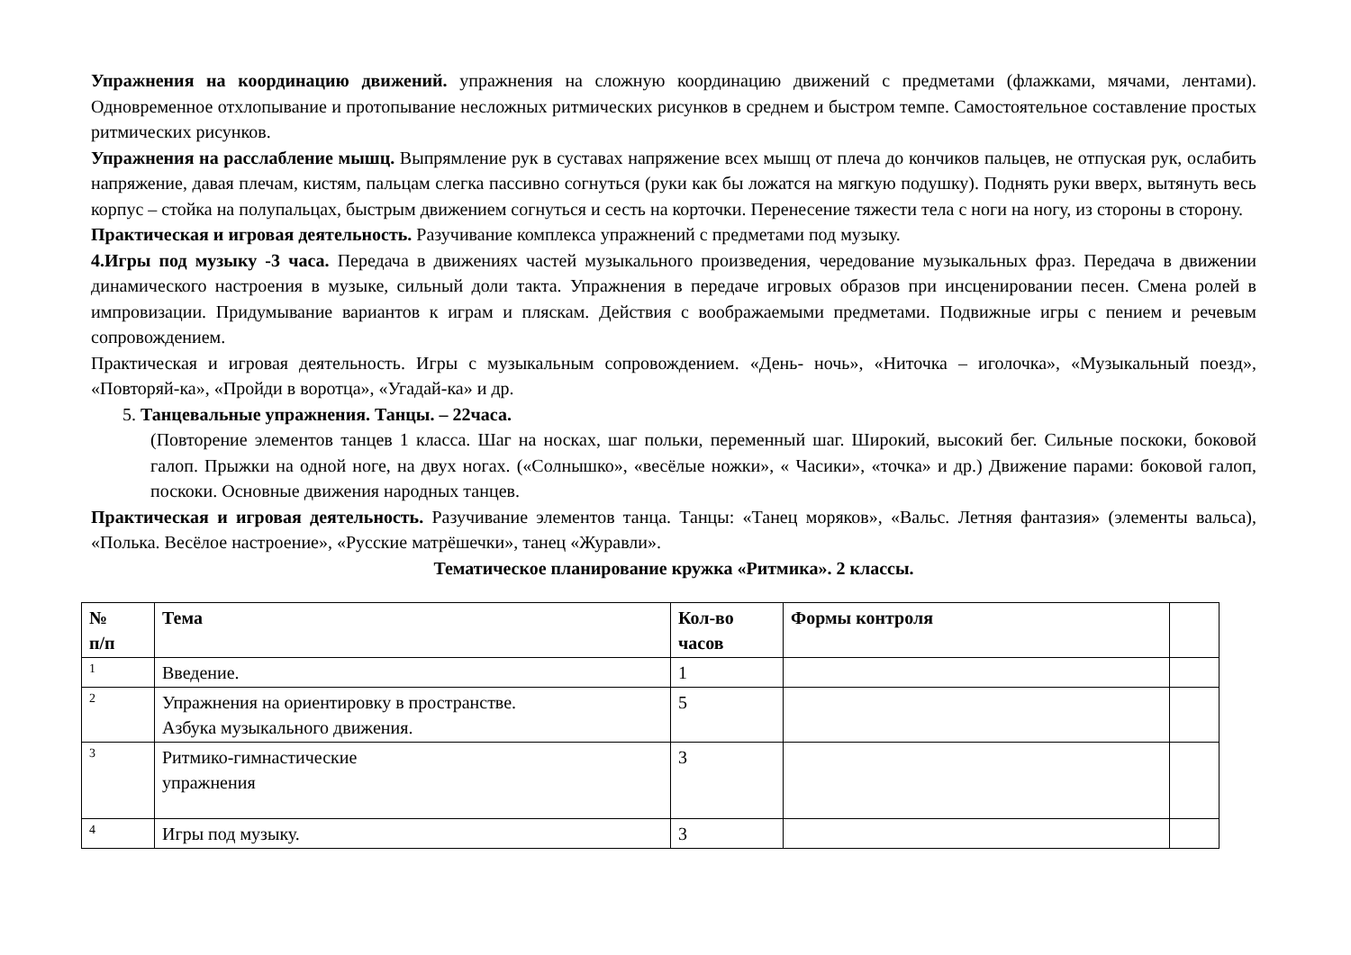Упражнения на координацию движений. упражнения на сложную координацию движений с предметами (флажками, мячами, лентами). Одновременное отхлопывание и протопывание несложных ритмических рисунков в среднем и быстром темпе. Самостоятельное составление простых ритмических рисунков.
Упражнения на расслабление мышц. Выпрямление рук в суставах напряжение всех мышц от плеча до кончиков пальцев, не отпуская рук, ослабить напряжение, давая плечам, кистям, пальцам слегка пассивно согнуться (руки как бы ложатся на мягкую подушку). Поднять руки вверх, вытянуть весь корпус – стойка на полупальцах, быстрым движением согнуться и сесть на корточки. Перенесение тяжести тела с ноги на ногу, из стороны в сторону.
Практическая и игровая деятельность. Разучивание комплекса упражнений с предметами под музыку.
4.Игры под музыку -3 часа. Передача в движениях частей музыкального произведения, чередование музыкальных фраз. Передача в движении динамического настроения в музыке, сильный доли такта. Упражнения в передаче игровых образов при инсценировании песен. Смена ролей в импровизации. Придумывание вариантов к играм и пляскам. Действия с воображаемыми предметами. Подвижные игры с пением и речевым сопровождением.
Практическая и игровая деятельность. Игры с музыкальным сопровождением. «День- ночь», «Ниточка – иголочка», «Музыкальный поезд», «Повторяй-ка», «Пройди в воротца», «Угадай-ка» и др.
5. Танцевальные упражнения. Танцы. – 22часа.
(Повторение элементов танцев 1 класса. Шаг на носках, шаг польки, переменный шаг. Широкий, высокий бег. Сильные поскоки, боковой галоп. Прыжки на одной ноге, на двух ногах. («Солнышко», «весёлые ножки», « Часики», «точка» и др.) Движение парами: боковой галоп, поскоки. Основные движения народных танцев.
Практическая и игровая деятельность. Разучивание элементов танца. Танцы: «Танец моряков», «Вальс. Летняя фантазия» (элементы вальса), «Полька. Весёлое настроение», «Русские матрёшечки», танец «Журавли».
Тематическое планирование кружка «Ритмика». 2 классы.
| № п/п | Тема | Кол-во часов | Формы контроля | |
| --- | --- | --- | --- | --- |
| 1 | Введение. | 1 | | |
| 2 | Упражнения на ориентировку в пространстве. Азбука музыкального движения. | 5 | | |
| 3 | Ритмико-гимнастические упражнения | 3 | | |
| 4 | Игры под музыку. | 3 | | |